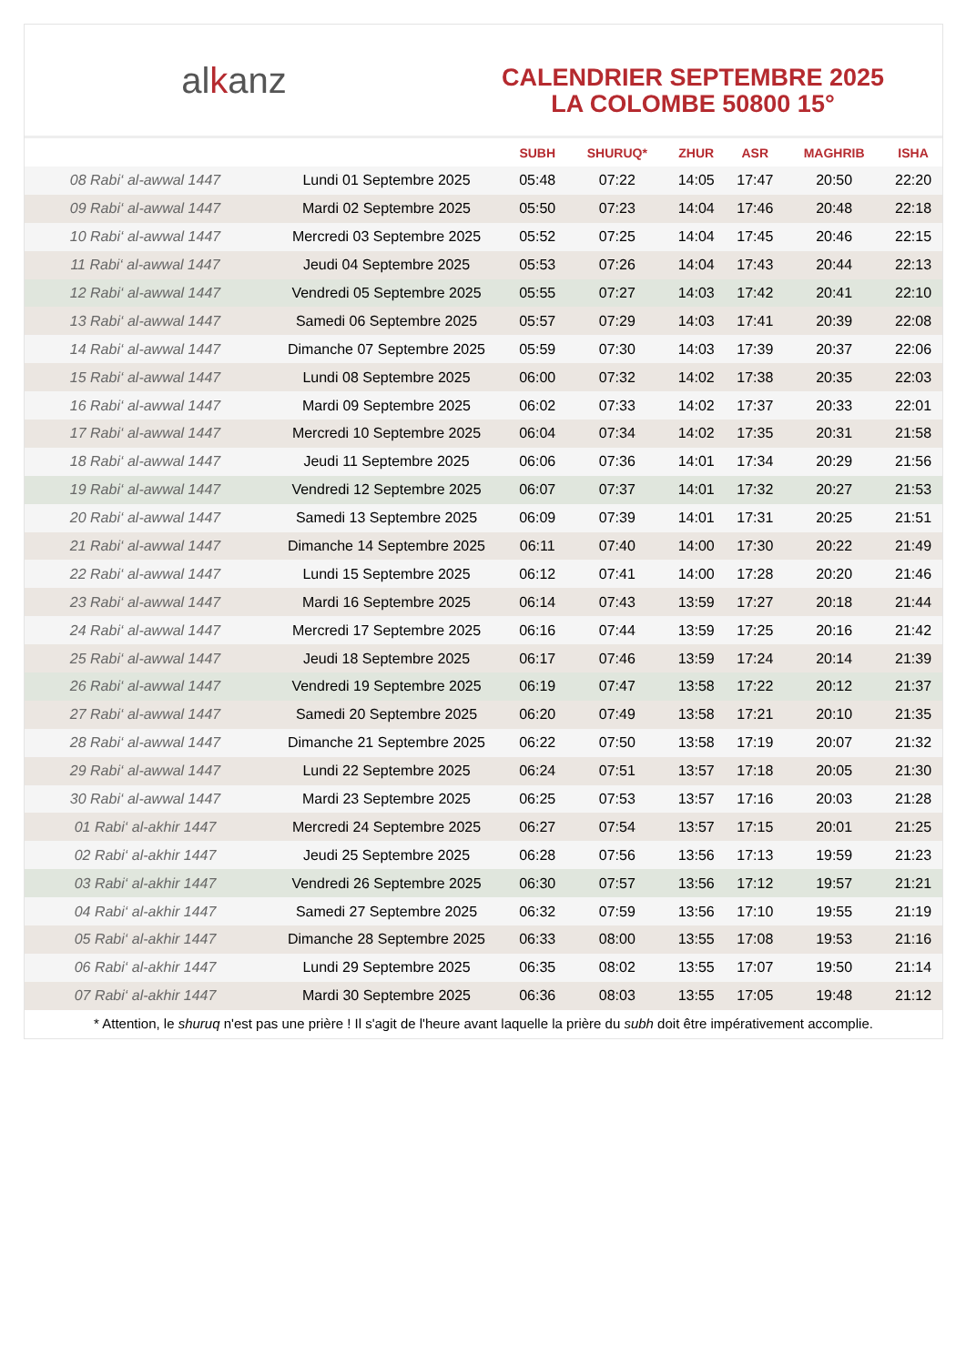alkanz
CALENDRIER SEPTEMBRE 2025
LA COLOMBE 50800 15°
| | | SUBH | SHURUQ* | ZHUR | ASR | MAGHRIB | ISHA |
| --- | --- | --- | --- | --- | --- | --- | --- |
| 08 Rabi‘ al-awwal 1447 | Lundi 01 Septembre 2025 | 05:48 | 07:22 | 14:05 | 17:47 | 20:50 | 22:20 |
| 09 Rabi‘ al-awwal 1447 | Mardi 02 Septembre 2025 | 05:50 | 07:23 | 14:04 | 17:46 | 20:48 | 22:18 |
| 10 Rabi‘ al-awwal 1447 | Mercredi 03 Septembre 2025 | 05:52 | 07:25 | 14:04 | 17:45 | 20:46 | 22:15 |
| 11 Rabi‘ al-awwal 1447 | Jeudi 04 Septembre 2025 | 05:53 | 07:26 | 14:04 | 17:43 | 20:44 | 22:13 |
| 12 Rabi‘ al-awwal 1447 | Vendredi 05 Septembre 2025 | 05:55 | 07:27 | 14:03 | 17:42 | 20:41 | 22:10 |
| 13 Rabi‘ al-awwal 1447 | Samedi 06 Septembre 2025 | 05:57 | 07:29 | 14:03 | 17:41 | 20:39 | 22:08 |
| 14 Rabi‘ al-awwal 1447 | Dimanche 07 Septembre 2025 | 05:59 | 07:30 | 14:03 | 17:39 | 20:37 | 22:06 |
| 15 Rabi‘ al-awwal 1447 | Lundi 08 Septembre 2025 | 06:00 | 07:32 | 14:02 | 17:38 | 20:35 | 22:03 |
| 16 Rabi‘ al-awwal 1447 | Mardi 09 Septembre 2025 | 06:02 | 07:33 | 14:02 | 17:37 | 20:33 | 22:01 |
| 17 Rabi‘ al-awwal 1447 | Mercredi 10 Septembre 2025 | 06:04 | 07:34 | 14:02 | 17:35 | 20:31 | 21:58 |
| 18 Rabi‘ al-awwal 1447 | Jeudi 11 Septembre 2025 | 06:06 | 07:36 | 14:01 | 17:34 | 20:29 | 21:56 |
| 19 Rabi‘ al-awwal 1447 | Vendredi 12 Septembre 2025 | 06:07 | 07:37 | 14:01 | 17:32 | 20:27 | 21:53 |
| 20 Rabi‘ al-awwal 1447 | Samedi 13 Septembre 2025 | 06:09 | 07:39 | 14:01 | 17:31 | 20:25 | 21:51 |
| 21 Rabi‘ al-awwal 1447 | Dimanche 14 Septembre 2025 | 06:11 | 07:40 | 14:00 | 17:30 | 20:22 | 21:49 |
| 22 Rabi‘ al-awwal 1447 | Lundi 15 Septembre 2025 | 06:12 | 07:41 | 14:00 | 17:28 | 20:20 | 21:46 |
| 23 Rabi‘ al-awwal 1447 | Mardi 16 Septembre 2025 | 06:14 | 07:43 | 13:59 | 17:27 | 20:18 | 21:44 |
| 24 Rabi‘ al-awwal 1447 | Mercredi 17 Septembre 2025 | 06:16 | 07:44 | 13:59 | 17:25 | 20:16 | 21:42 |
| 25 Rabi‘ al-awwal 1447 | Jeudi 18 Septembre 2025 | 06:17 | 07:46 | 13:59 | 17:24 | 20:14 | 21:39 |
| 26 Rabi‘ al-awwal 1447 | Vendredi 19 Septembre 2025 | 06:19 | 07:47 | 13:58 | 17:22 | 20:12 | 21:37 |
| 27 Rabi‘ al-awwal 1447 | Samedi 20 Septembre 2025 | 06:20 | 07:49 | 13:58 | 17:21 | 20:10 | 21:35 |
| 28 Rabi‘ al-awwal 1447 | Dimanche 21 Septembre 2025 | 06:22 | 07:50 | 13:58 | 17:19 | 20:07 | 21:32 |
| 29 Rabi‘ al-awwal 1447 | Lundi 22 Septembre 2025 | 06:24 | 07:51 | 13:57 | 17:18 | 20:05 | 21:30 |
| 30 Rabi‘ al-awwal 1447 | Mardi 23 Septembre 2025 | 06:25 | 07:53 | 13:57 | 17:16 | 20:03 | 21:28 |
| 01 Rabi‘ al-akhir 1447 | Mercredi 24 Septembre 2025 | 06:27 | 07:54 | 13:57 | 17:15 | 20:01 | 21:25 |
| 02 Rabi‘ al-akhir 1447 | Jeudi 25 Septembre 2025 | 06:28 | 07:56 | 13:56 | 17:13 | 19:59 | 21:23 |
| 03 Rabi‘ al-akhir 1447 | Vendredi 26 Septembre 2025 | 06:30 | 07:57 | 13:56 | 17:12 | 19:57 | 21:21 |
| 04 Rabi‘ al-akhir 1447 | Samedi 27 Septembre 2025 | 06:32 | 07:59 | 13:56 | 17:10 | 19:55 | 21:19 |
| 05 Rabi‘ al-akhir 1447 | Dimanche 28 Septembre 2025 | 06:33 | 08:00 | 13:55 | 17:08 | 19:53 | 21:16 |
| 06 Rabi‘ al-akhir 1447 | Lundi 29 Septembre 2025 | 06:35 | 08:02 | 13:55 | 17:07 | 19:50 | 21:14 |
| 07 Rabi‘ al-akhir 1447 | Mardi 30 Septembre 2025 | 06:36 | 08:03 | 13:55 | 17:05 | 19:48 | 21:12 |
* Attention, le shuruq n'est pas une prière ! Il s'agit de l'heure avant laquelle la prière du subh doit être impérativement accomplie.